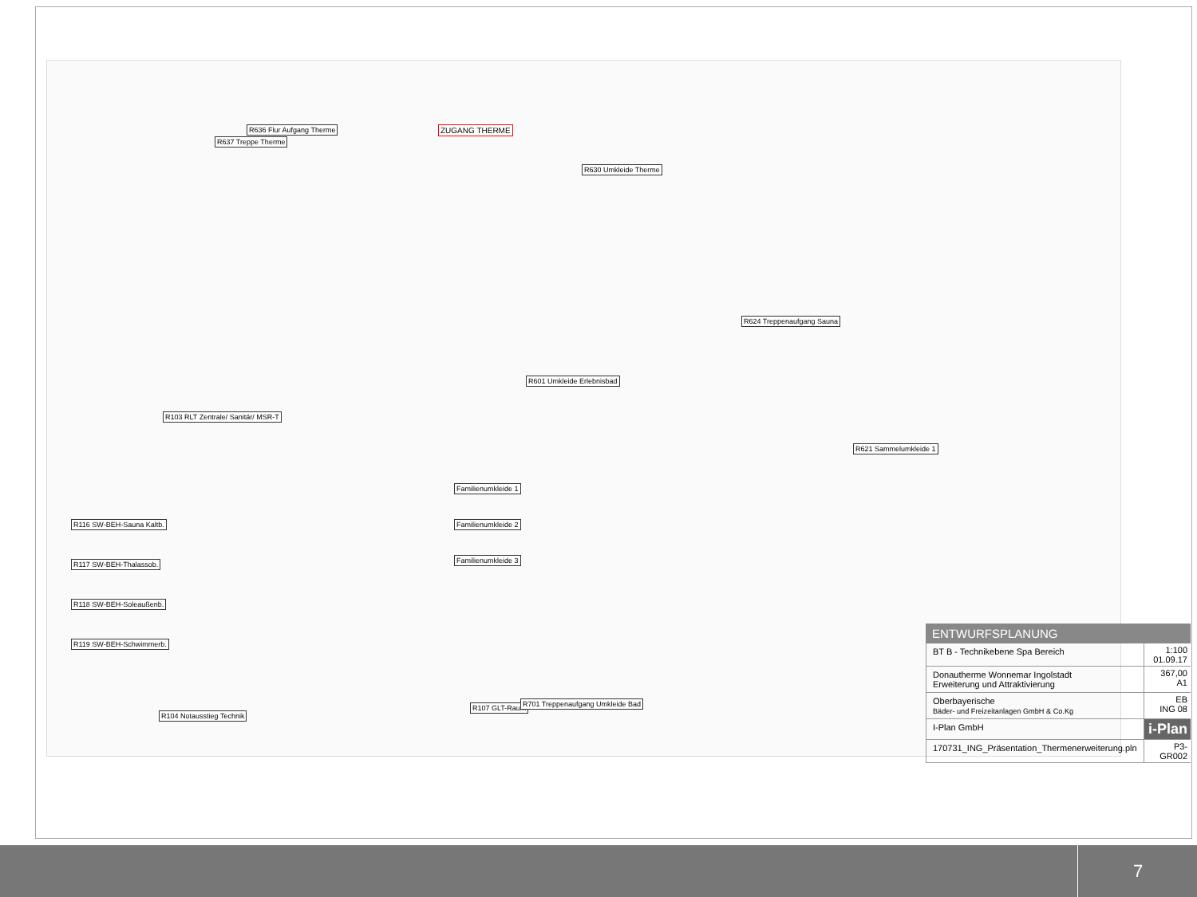ZUGANG THERME
R630 Umkleide Therme
R601 Umkleide Erlebnisbad
R103 RLT Zentrale/ Sanitär/ MSR-T
R637 Treppe Therme
R621 Sammelumkleide 1
R624 Treppenaufgang Sauna
R116 SW-BEH-Sauna Kaltb.
R117 SW-BEH-Thalassob.
R118 SW-BEH-Soleaußenb.
R119 SW-BEH-Schwimmerb.
R104 Notausstieg Technik
R107 GLT-Raum R701 Treppenaufgang Umkleide Bad
R636 Flur Aufgang Therme
Familienumkleide 1
Familienumkleide 2
Familienumkleide 3
ENTWURFSPLANUNG
BT B - Technikebene Spa Bereich
1:100
01.09.17
Donautherme Wonnemar Ingolstadt
Erweiterung und Attraktivierung
367,00
A1
Oberbayerische
Bäder- und Freizeitanlagen GmbH & Co.Kg
EB
ING 08
I-Plan GmbH
i-Plan
170731_ING_Präsentation_Thermenerweiterung.pln
P3-GR002
7